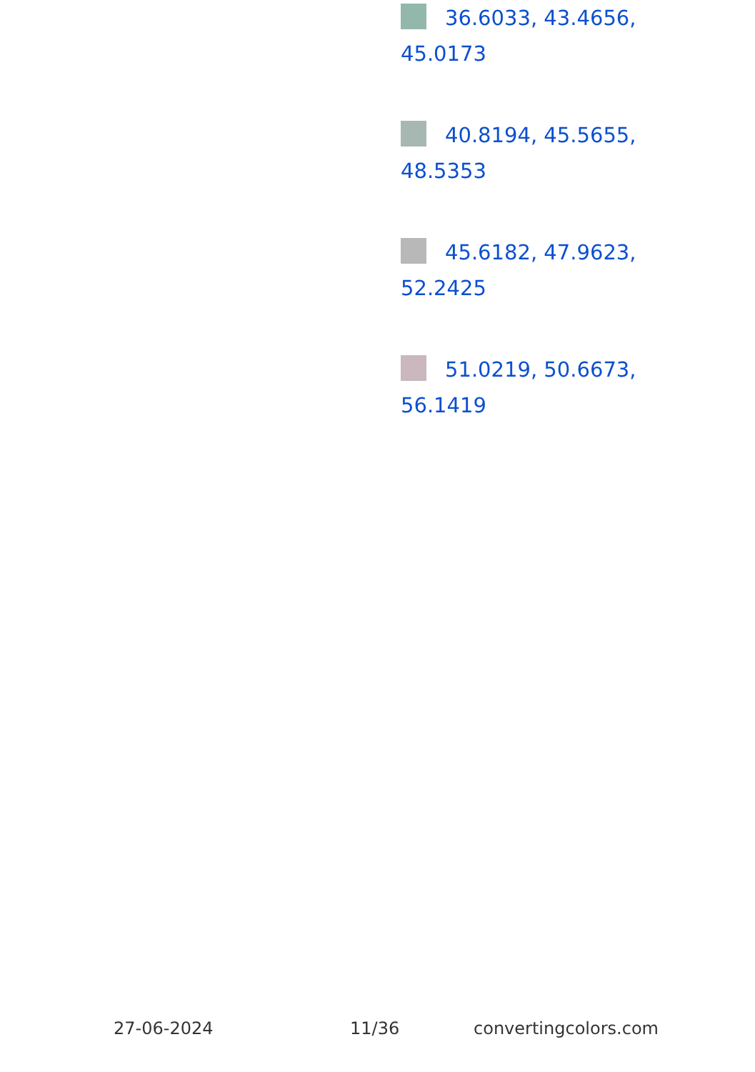36.6033, 43.4656, 45.0173
40.8194, 45.5655, 48.5353
45.6182, 47.9623, 52.2425
51.0219, 50.6673, 56.1419
27-06-2024 11/36 convertingcolors.com